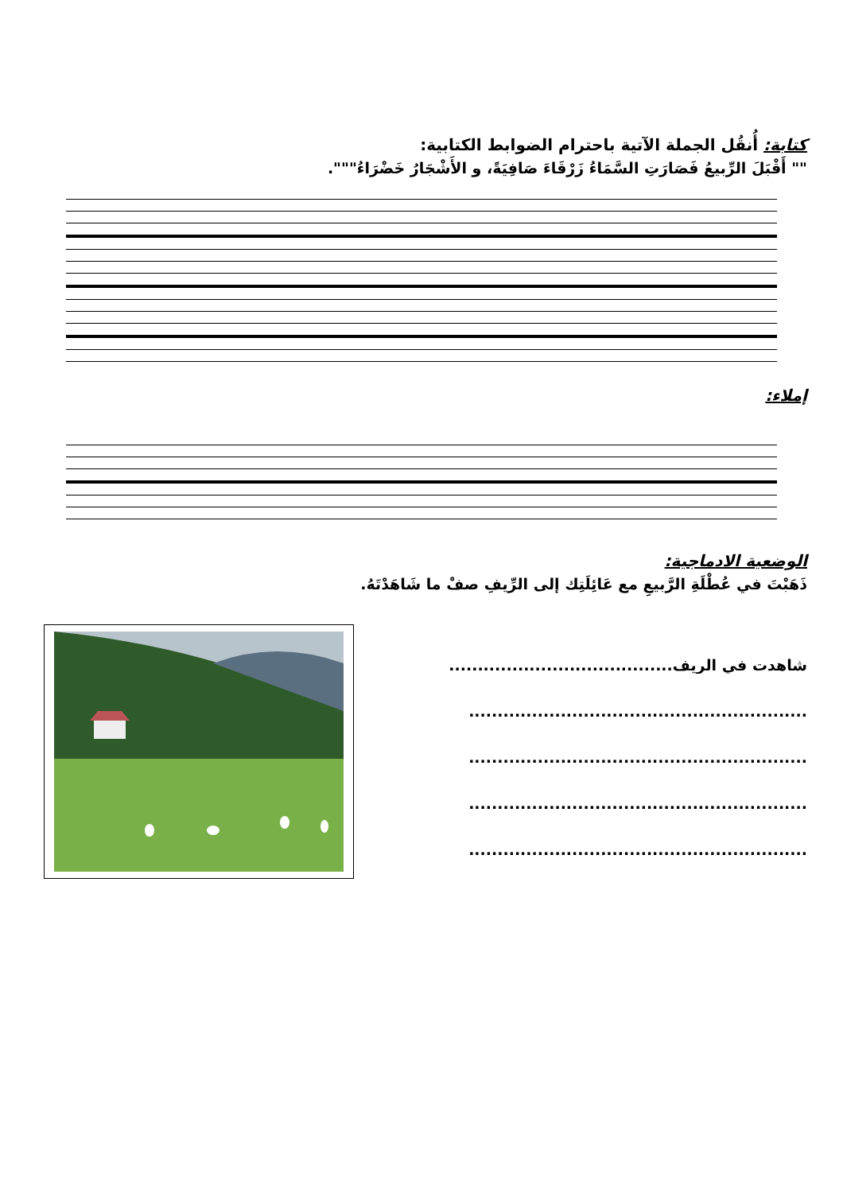كتابة: أُنقُل الجملة الآتية باحترام الضوابط الكتابية:
"" أَقْبَلَ الرِّبيعُ فَصَارَتِ السَّمَاءُ زَرْقَاءَ صَافِيَةً، و الأَشْجَارُ خَضْرَاءُ""".
إملاء:
الوضعية الادماجية:
ذَهَبْتَ في عُطْلَةِ الرَّبيعِ مع عَائِلَتِك إلى الرِّيفِ صفْ ما شَاهَدْتَهُ.
شاهدت في الريف.......................................
...........................................................
...........................................................
...........................................................
...........................................................